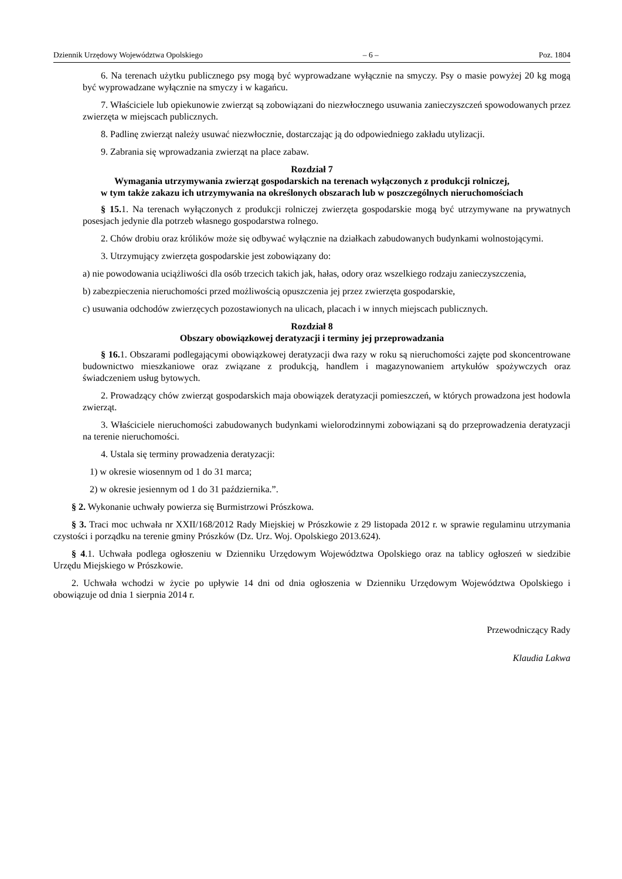Dziennik Urzędowy Województwa Opolskiego – 6 – Poz. 1804
6. Na terenach użytku publicznego psy mogą być wyprowadzane wyłącznie na smyczy. Psy o masie powyżej 20 kg mogą być wyprowadzane wyłącznie na smyczy i w kagańcu.
7. Właściciele lub opiekunowie zwierząt są zobowiązani do niezwłocznego usuwania zanieczyszczeń spowodowanych przez zwierzęta w miejscach publicznych.
8. Padlinę zwierząt należy usuwać niezwłocznie, dostarczając ją do odpowiedniego zakładu utylizacji.
9. Zabrania się wprowadzania zwierząt na place zabaw.
Rozdział 7
Wymagania utrzymywania zwierząt gospodarskich na terenach wyłączonych z produkcji rolniczej,
w tym także zakazu ich utrzymywania na określonych obszarach lub w poszczególnych nieruchomościach
§ 15. 1. Na terenach wyłączonych z produkcji rolniczej zwierzęta gospodarskie mogą być utrzymywane na prywatnych posesjach jedynie dla potrzeb własnego gospodarstwa rolnego.
2. Chów drobiu oraz królików może się odbywać wyłącznie na działkach zabudowanych budynkami wolnostojącymi.
3. Utrzymujący zwierzęta gospodarskie jest zobowiązany do:
a) nie powodowania uciążliwości dla osób trzecich takich jak, hałas, odory oraz wszelkiego rodzaju zanieczyszczenia,
b) zabezpieczenia nieruchomości przed możliwością opuszczenia jej przez zwierzęta gospodarskie,
c) usuwania odchodów zwierzęcych pozostawionych na ulicach, placach i w innych miejscach publicznych.
Rozdział 8
Obszary obowiązkowej deratyzacji i terminy jej przeprowadzania
§ 16. 1. Obszarami podlegającymi obowiązkowej deratyzacji dwa razy w roku są nieruchomości zajęte pod skoncentrowane budownictwo mieszkaniowe oraz związane z produkcją, handlem i magazynowaniem artykułów spożywczych oraz świadczeniem usług bytowych.
2. Prowadzący chów zwierząt gospodarskich maja obowiązek deratyzacji pomieszczeń, w których prowadzona jest hodowla zwierząt.
3. Właściciele nieruchomości zabudowanych budynkami wielorodzinnymi zobowiązani są do przeprowadzenia deratyzacji na terenie nieruchomości.
4. Ustala się terminy prowadzenia deratyzacji:
1) w okresie wiosennym od 1 do 31 marca;
2) w okresie jesiennym od 1 do 31 października.”.
§ 2. Wykonanie uchwały powierza się Burmistrzowi Prószkowa.
§ 3. Traci moc uchwała nr XXII/168/2012 Rady Miejskiej w Prószkowie z 29 listopada 2012 r. w sprawie regulaminu utrzymania czystości i porządku na terenie gminy Prószków (Dz. Urz. Woj. Opolskiego 2013.624).
§ 4.1. Uchwała podlega ogłoszeniu w Dzienniku Urzędowym Województwa Opolskiego oraz na tablicy ogłoszeń w siedzibie Urzędu Miejskiego w Prószkowie.
2. Uchwała wchodzi w życie po upływie 14 dni od dnia ogłoszenia w Dzienniku Urzędowym Województwa Opolskiego i obowiązuje od dnia 1 sierpnia 2014 r.
Przewodniczący Rady
Klaudia Lakwa